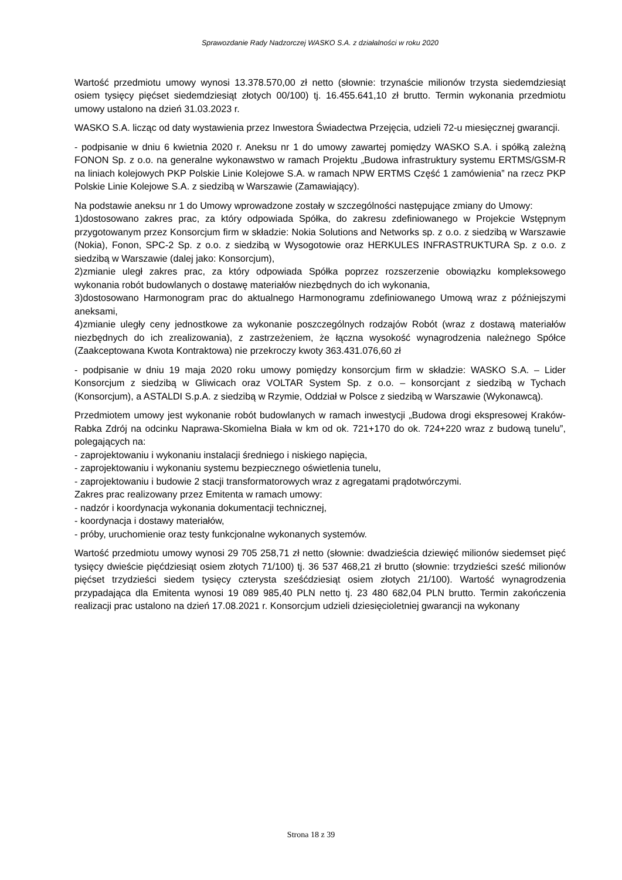Sprawozdanie Rady Nadzorczej WASKO S.A. z działalności w roku 2020
Wartość przedmiotu umowy wynosi 13.378.570,00 zł netto (słownie: trzynaście milionów trzysta siedemdziesiąt osiem tysięcy pięćset siedemdziesiąt złotych 00/100) tj. 16.455.641,10 zł brutto. Termin wykonania przedmiotu umowy ustalono na dzień 31.03.2023 r.
WASKO S.A. licząc od daty wystawienia przez Inwestora Świadectwa Przejęcia, udzieli 72-u miesięcznej gwarancji.
- podpisanie w dniu 6 kwietnia 2020 r. Aneksu nr 1 do umowy zawartej pomiędzy WASKO S.A. i spółką zależną FONON Sp. z o.o. na generalne wykonawstwo w ramach Projektu „Budowa infrastruktury systemu ERTMS/GSM-R na liniach kolejowych PKP Polskie Linie Kolejowe S.A. w ramach NPW ERTMS Część 1 zamówienia” na rzecz PKP Polskie Linie Kolejowe S.A. z siedzibą w Warszawie (Zamawiający).
Na podstawie aneksu nr 1 do Umowy wprowadzone zostały w szczególności następujące zmiany do Umowy:
1)dostosowano zakres prac, za który odpowiada Spółka, do zakresu zdefiniowanego w Projekcie Wstępnym przygotowanym przez Konsorcjum firm w składzie: Nokia Solutions and Networks sp. z o.o. z siedzibą w Warszawie (Nokia), Fonon, SPC-2 Sp. z o.o. z siedzibą w Wysogotowie oraz HERKULES INFRASTRUKTURA Sp. z o.o. z siedzibą w Warszawie (dalej jako: Konsorcjum),
2)zmianie uległ zakres prac, za który odpowiada Spółka poprzez rozszerzenie obowiązku kompleksowego wykonania robót budowlanych o dostawę materiałów niezbędnych do ich wykonania,
3)dostosowano Harmonogram prac do aktualnego Harmonogramu zdefiniowanego Umową wraz z późniejszymi aneksami,
4)zmianie uległy ceny jednostkowe za wykonanie poszczególnych rodzajów Robót (wraz z dostawą materiałów niezbędnych do ich zrealizowania), z zastrzeżeniem, że łączna wysokość wynagrodzenia należnego Spółce (Zaakceptowana Kwota Kontraktowa) nie przekroczy kwoty 363.431.076,60 zł
- podpisanie w dniu 19 maja 2020 roku umowy pomiędzy konsorcjum firm w składzie: WASKO S.A. – Lider Konsorcjum z siedzibą w Gliwicach oraz VOLTAR System Sp. z o.o. – konsorcjant z siedzibą w Tychach (Konsorcjum), a ASTALDI S.p.A. z siedzibą w Rzymie, Oddział w Polsce z siedzibą w Warszawie (Wykonawcą).
Przedmiotem umowy jest wykonanie robót budowlanych w ramach inwestycji „Budowa drogi ekspresowej Kraków-Rabka Zdrój na odcinku Naprawa-Skomielna Biała w km od ok. 721+170 do ok. 724+220 wraz z budową tunelu”, polegających na:
- zaprojektowaniu i wykonaniu instalacji średniego i niskiego napięcia,
- zaprojektowaniu i wykonaniu systemu bezpiecznego oświetlenia tunelu,
- zaprojektowaniu i budowie 2 stacji transformatorowych wraz z agregatami prądotwórczymi.
Zakres prac realizowany przez Emitenta w ramach umowy:
- nadzór i koordynacja wykonania dokumentacji technicznej,
- koordynacja i dostawy materiałów,
- próby, uruchomienie oraz testy funkcjonalne wykonanych systemów.
Wartość przedmiotu umowy wynosi 29 705 258,71 zł netto (słownie: dwadzieścia dziewięć milionów siedemset pięć tysięcy dwieście pięćdziesiąt osiem złotych 71/100) tj. 36 537 468,21 zł brutto (słownie: trzydzieści sześć milionów pięćset trzydzieści siedem tysięcy czterysta sześćdziesiąt osiem złotych 21/100). Wartość wynagrodzenia przypadająca dla Emitenta wynosi 19 089 985,40 PLN netto tj. 23 480 682,04 PLN brutto. Termin zakończenia realizacji prac ustalono na dzień 17.08.2021 r. Konsorcjum udzieli dziesięcioletniej gwarancji na wykonany
Strona 18 z 39